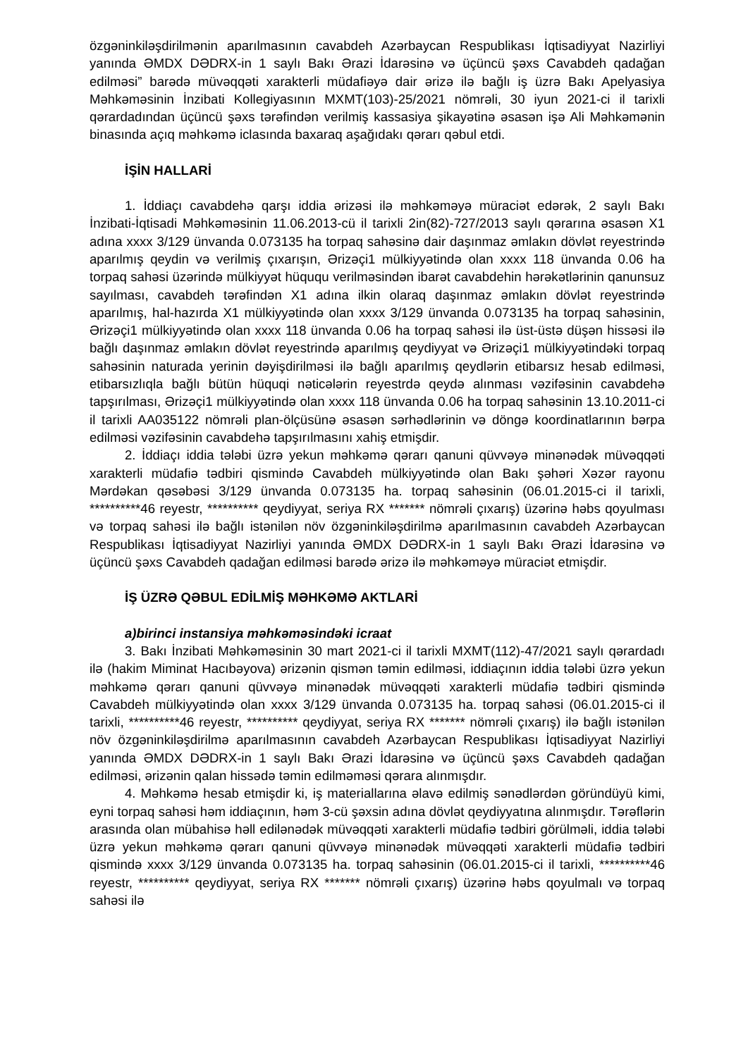özgəninkiləşdirilmənin aparılmasının cavabdeh Azərbaycan Respublikası İqtisadiyyat Nazirliyi yanında ƏMDX DƏDRX-in 1 saylı Bakı Ərazi İdarəsinə və üçüncü şəxs Cavabdeh qadağan edilməsi” barədə müvəqqəti xarakterli müdafiəyə dair ərizə ilə bağlı iş üzrə Bakı Apelyasiya Məhkəməsinin İnzibati Kollegiyasının MXMT(103)-25/2021 nömrəli, 30 iyun 2021-ci il tarixli qərardadından üçüncü şəxs tərəfindən verilmiş kassasiya şikayətinə əsasən işə Ali Məhkəmənin binasında açıq məhkəmə iclasında baxaraq aşağıdakı qərarı qəbul etdi.
İŞİN HALLARİ
1. İddiaçı cavabdehə qarşı iddia ərizəsi ilə məhkəməyə müraciət edərək, 2 saylı Bakı İnzibati-İqtisadi Məhkəməsinin 11.06.2013-cü il tarixli 2in(82)-727/2013 saylı qərarına əsasən X1 adına xxxx 3/129 ünvanda 0.073135 ha torpaq sahəsinə dair daşınmaz əmlakın dövlət reyestrində aparılmış qeydin və verilmiş çıxarışın, Ərizəçi1 mülkiyyətində olan xxxx 118 ünvanda 0.06 ha torpaq sahəsi üzərində mülkiyyət hüququ verilməsindən ibarət cavabdehin hərəkətlərinin qanunsuz sayılması, cavabdeh tərəfindən X1 adına ilkin olaraq daşınmaz əmlakın dövlət reyestrində aparılmış, hal-hazırda X1 mülkiyyətində olan xxxx 3/129 ünvanda 0.073135 ha torpaq sahəsinin, Ərizəçi1 mülkiyyətində olan xxxx 118 ünvanda 0.06 ha torpaq sahəsi ilə üst-üstə düşən hissəsi ilə bağlı daşınmaz əmlakın dövlət reyestrində aparılmış qeydiyyat və Ərizəçi1 mülkiyyətindəki torpaq sahəsinin naturada yerinin dəyişdirilməsi ilə bağlı aparılmış qeydlərin etibarsız hesab edilməsi, etibarsızlıqla bağlı bütün hüquqi nəticələrin reyestrdə qeydə alınması vəzifəsinin cavabdehə tapşırılması, Ərizəçi1 mülkiyyətində olan xxxx 118 ünvanda 0.06 ha torpaq sahəsinin 13.10.2011-ci il tarixli AA035122 nömrəli plan-ölçüsünə əsasən sərhədlərinin və döngə koordinatlarının bərpa edilməsi vəzifəsinin cavabdehə tapşırılmasını xahiş etmişdir.
2. İddiaçı iddia tələbi üzrə yekun məhkəmə qərarı qanuni qüvvəyə minənədək müvəqqəti xarakterli müdafiə tədbiri qismində Cavabdeh mülkiyyətində olan Bakı şəhəri Xəzər rayonu Mərdəkan qəsəbəsi 3/129 ünvanda 0.073135 ha. torpaq sahəsinin (06.01.2015-ci il tarixli, **********46 reyestr, ********** qeydiyyat, seriya RX ******* nömrəli çıxarış) üzərinə həbs qoyulması və torpaq sahəsi ilə bağlı istənilən növ özgəninkiləşdirilmə aparılmasının cavabdeh Azərbaycan Respublikası İqtisadiyyat Nazirliyi yanında ƏMDX DƏDRX-in 1 saylı Bakı Ərazi İdarəsinə və üçüncü şəxs Cavabdeh qadağan edilməsi barədə ərizə ilə məhkəməyə müraciət etmişdir.
İŞ ÜZRƏ QƏBUL EDİLMİŞ MƏHKƏMƏ AKTLARİ
a)birinci instansiya məhkəməsindəki icraat
3. Bakı İnzibati Məhkəməsinin 30 mart 2021-ci il tarixli MXMT(112)-47/2021 saylı qərardadı ilə (hakim Miminat Hacıbəyova) ərizənin qismən təmin edilməsi, iddiaçının iddia tələbi üzrə yekun məhkəmə qərarı qanuni qüvvəyə minənədək müvəqqəti xarakterli müdafiə tədbiri qismində Cavabdeh mülkiyyətində olan xxxx 3/129 ünvanda 0.073135 ha. torpaq sahəsi (06.01.2015-ci il tarixli, **********46 reyestr, ********** qeydiyyat, seriya RX ******* nömrəli çıxarış) ilə bağlı istənilən növ özgəninkiləşdirilmə aparılmasının cavabdeh Azərbaycan Respublikası İqtisadiyyat Nazirliyi yanında ƏMDX DƏDRX-in 1 saylı Bakı Ərazi İdarəsinə və üçüncü şəxs Cavabdeh qadağan edilməsi, ərizənin qalan hissədə təmin edilməməsi qərara alınmışdır.
4. Məhkəmə hesab etmişdir ki, iş materiallarına əlavə edilmiş sənədlərdən göründüyü kimi, eyni torpaq sahəsi həm iddiaçının, həm 3-cü şəxsin adına dövlət qeydiyyatına alınmışdır. Tərəflərin arasında olan mübahisə həll edilənədək müvəqqəti xarakterli müdafiə tədbiri görülməli, iddia tələbi üzrə yekun məhkəmə qərarı qanuni qüvvəyə minənədək müvəqqəti xarakterli müdafiə tədbiri qismində xxxx 3/129 ünvanda 0.073135 ha. torpaq sahəsinin (06.01.2015-ci il tarixli, **********46 reyestr, ********** qeydiyyat, seriya RX ******* nömrəli çıxarış) üzərinə həbs qoyulmalı və torpaq sahəsi ilə